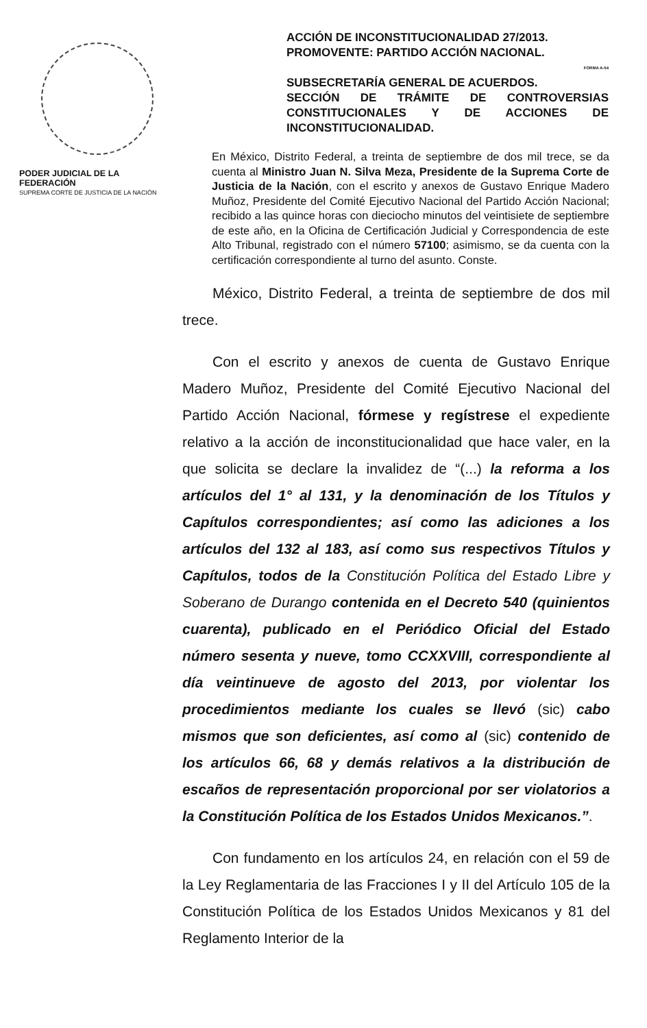PODER JUDICIAL DE LA FEDERACIÓN
SUPREMA CORTE DE JUSTICIA DE LA NACIÓN
ACCIÓN DE INCONSTITUCIONALIDAD 27/2013.
PROMOVENTE: PARTIDO ACCIÓN NACIONAL.
FORMA A-54
SUBSECRETARÍA GENERAL DE ACUERDOS.
SECCIÓN DE TRÁMITE DE CONTROVERSIAS CONSTITUCIONALES Y DE ACCIONES DE INCONSTITUCIONALIDAD.
En México, Distrito Federal, a treinta de septiembre de dos mil trece, se da cuenta al Ministro Juan N. Silva Meza, Presidente de la Suprema Corte de Justicia de la Nación, con el escrito y anexos de Gustavo Enrique Madero Muñoz, Presidente del Comité Ejecutivo Nacional del Partido Acción Nacional; recibido a las quince horas con dieciocho minutos del veintisiete de septiembre de este año, en la Oficina de Certificación Judicial y Correspondencia de este Alto Tribunal, registrado con el número 57100; asimismo, se da cuenta con la certificación correspondiente al turno del asunto. Conste.
México, Distrito Federal, a treinta de septiembre de dos mil trece.
Con el escrito y anexos de cuenta de Gustavo Enrique Madero Muñoz, Presidente del Comité Ejecutivo Nacional del Partido Acción Nacional, fórmese y regístrese el expediente relativo a la acción de inconstitucionalidad que hace valer, en la que solicita se declare la invalidez de “(...) la reforma a los artículos del 1° al 131, y la denominación de los Títulos y Capítulos correspondientes; así como las adiciones a los artículos del 132 al 183, así como sus respectivos Títulos y Capítulos, todos de la Constitución Política del Estado Libre y Soberano de Durango contenida en el Decreto 540 (quinientos cuarenta), publicado en el Periódico Oficial del Estado número sesenta y nueve, tomo CCXXVIII, correspondiente al día veintinueve de agosto del 2013, por violentar los procedimientos mediante los cuales se llevó (sic) cabo mismos que son deficientes, así como al (sic) contenido de los artículos 66, 68 y demás relativos a la distribución de escaños de representación proporcional por ser violatorios a la Constitución Política de los Estados Unidos Mexicanos.”.
Con fundamento en los artículos 24, en relación con el 59 de la Ley Reglamentaria de las Fracciones I y II del Artículo 105 de la Constitución Política de los Estados Unidos Mexicanos y 81 del Reglamento Interior de la